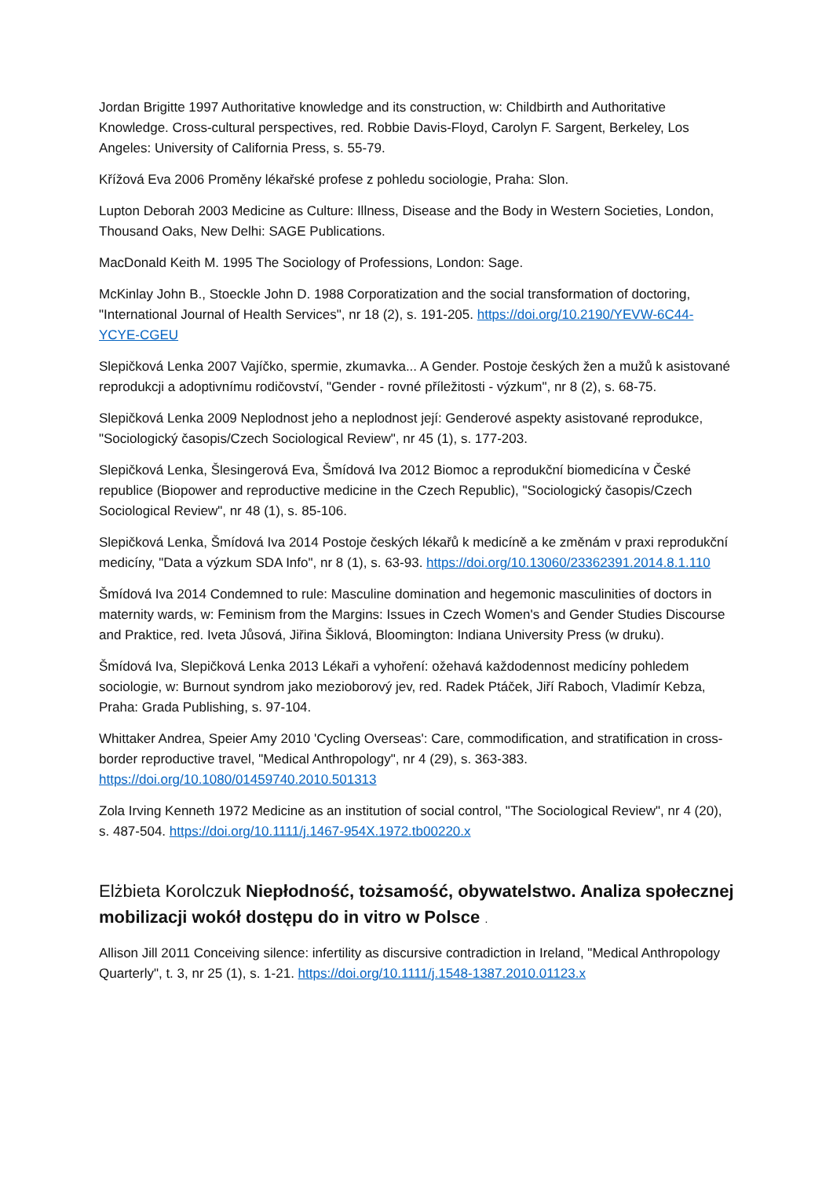Jordan Brigitte 1997 Authoritative knowledge and its construction, w: Childbirth and Authoritative Knowledge. Cross-cultural perspectives, red. Robbie Davis-Floyd, Carolyn F. Sargent, Berkeley, Los Angeles: University of California Press, s. 55-79.
Křížová Eva 2006 Proměny lékařské profese z pohledu sociologie, Praha: Slon.
Lupton Deborah 2003 Medicine as Culture: Illness, Disease and the Body in Western Societies, London, Thousand Oaks, New Delhi: SAGE Publications.
MacDonald Keith M. 1995 The Sociology of Professions, London: Sage.
McKinlay John B., Stoeckle John D. 1988 Corporatization and the social transformation of doctoring, "International Journal of Health Services", nr 18 (2), s. 191-205. https://doi.org/10.2190/YEVW-6C44-YCYE-CGEU
Slepičková Lenka 2007 Vajíčko, spermie, zkumavka... A Gender. Postoje českých žen a mužů k asistované reprodukcji a adoptivnímu rodičovství, "Gender - rovné příležitosti - výzkum", nr 8 (2), s. 68-75.
Slepičková Lenka 2009 Neplodnost jeho a neplodnost její: Genderové aspekty asistované reprodukce, "Sociologický časopis/Czech Sociological Review", nr 45 (1), s. 177-203.
Slepičková Lenka, Šlesingerová Eva, Šmídová Iva 2012 Biomoc a reprodukční biomedicína v České republice (Biopower and reproductive medicine in the Czech Republic), "Sociologický časopis/Czech Sociological Review", nr 48 (1), s. 85-106.
Slepičková Lenka, Šmídová Iva 2014 Postoje českých lékařů k medicíně a ke změnám v praxi reprodukční medicíny, "Data a výzkum SDA Info", nr 8 (1), s. 63-93. https://doi.org/10.13060/23362391.2014.8.1.110
Šmídová Iva 2014 Condemned to rule: Masculine domination and hegemonic masculinities of doctors in maternity wards, w: Feminism from the Margins: Issues in Czech Women's and Gender Studies Discourse and Praktice, red. Iveta Jůsová, Jiřina Šiklová, Bloomington: Indiana University Press (w druku).
Šmídová Iva, Slepičková Lenka 2013 Lékaři a vyhoření: ožehavá každodennost medicíny pohledem sociologie, w: Burnout syndrom jako mezioborový jev, red. Radek Ptáček, Jiří Raboch, Vladimír Kebza, Praha: Grada Publishing, s. 97-104.
Whittaker Andrea, Speier Amy 2010 'Cycling Overseas': Care, commodification, and stratification in cross-border reproductive travel, "Medical Anthropology", nr 4 (29), s. 363-383. https://doi.org/10.1080/01459740.2010.501313
Zola Irving Kenneth 1972 Medicine as an institution of social control, "The Sociological Review", nr 4 (20), s. 487-504. https://doi.org/10.1111/j.1467-954X.1972.tb00220.x
Elżbieta Korolczuk Niepłodność, tożsamość, obywatelstwo. Analiza społecznej mobilizacji wokół dostępu do in vitro w Polsce .
Allison Jill 2011 Conceiving silence: infertility as discursive contradiction in Ireland, "Medical Anthropology Quarterly", t. 3, nr 25 (1), s. 1-21. https://doi.org/10.1111/j.1548-1387.2010.01123.x